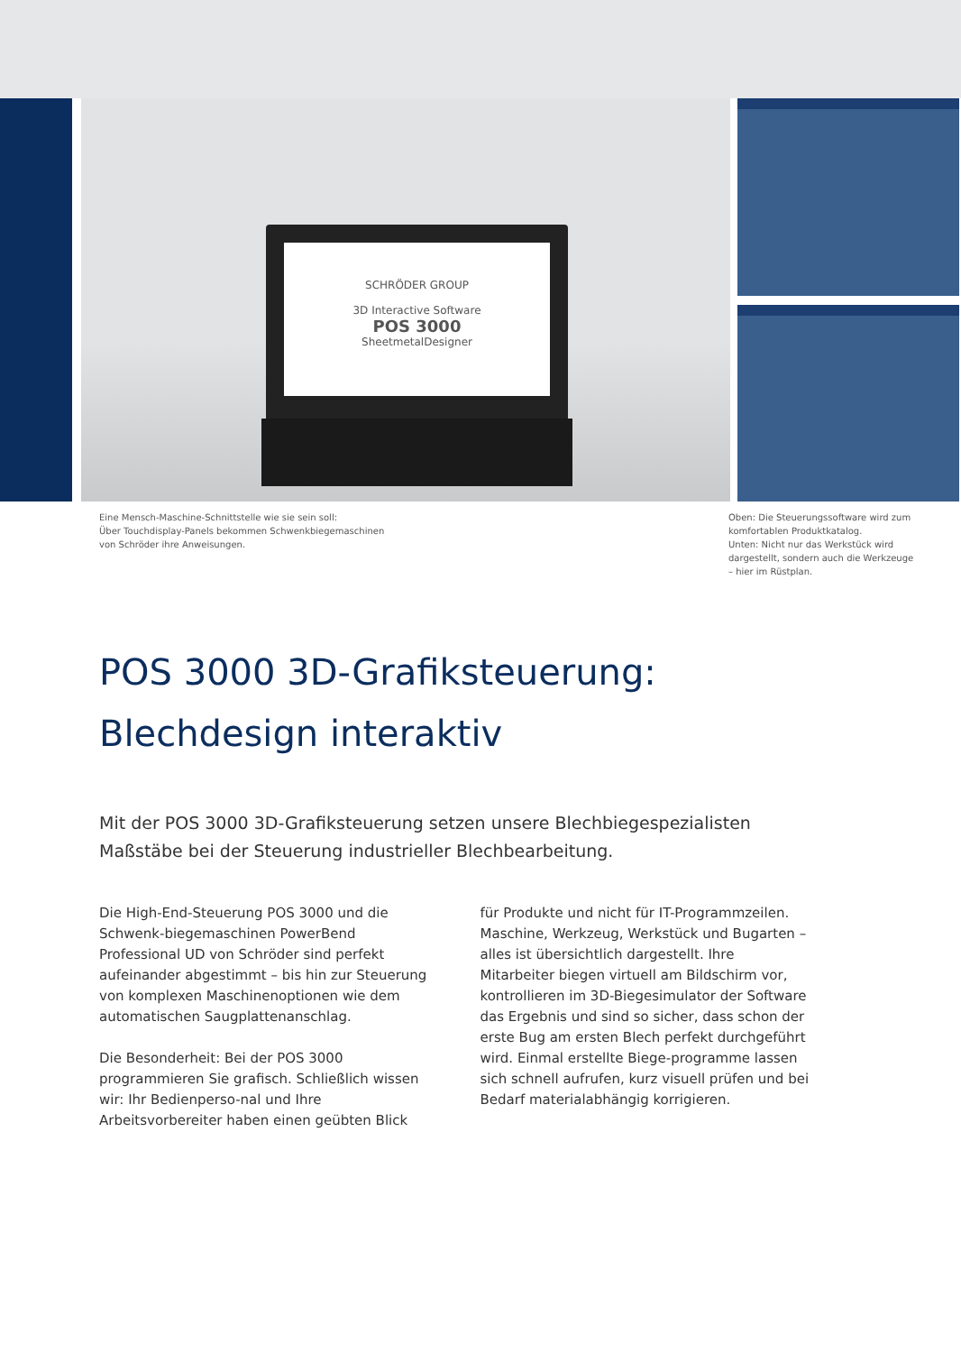SCHRÖDER GROUP
3D Interactive Software
POS 3000
SheetmetalDesigner
Eine Mensch-Maschine-Schnittstelle wie sie sein soll:
Über Touchdisplay-Panels bekommen Schwenkbiegemaschinen
von Schröder ihre Anweisungen.
Oben: Die Steuerungssoftware wird zum komfortablen Produktkatalog.
Unten: Nicht nur das Werkstück wird dargestellt, sondern auch die Werkzeuge – hier im Rüstplan.
POS 3000 3D-Grafiksteuerung:
Blechdesign interaktiv
Mit der POS 3000 3D-Grafiksteuerung setzen unsere Blechbiegespezialisten Maßstäbe bei der Steuerung industrieller Blechbearbeitung.
Die High-End-Steuerung POS 3000 und die Schwenk-biegemaschinen PowerBend Professional UD von Schröder sind perfekt aufeinander abgestimmt – bis hin zur Steuerung von komplexen Maschinenoptionen wie dem automatischen Saugplattenanschlag.
Die Besonderheit: Bei der POS 3000 programmieren Sie grafisch. Schließlich wissen wir: Ihr Bedienperso-nal und Ihre Arbeitsvorbereiter haben einen geübten Blick für Produkte und nicht für IT-Programmzeilen. Maschine, Werkzeug, Werkstück und Bugarten – alles ist übersichtlich dargestellt. Ihre Mitarbeiter biegen virtuell am Bildschirm vor, kontrollieren im 3D-Biegesimulator der Software das Ergebnis und sind so sicher, dass schon der erste Bug am ersten Blech perfekt durchgeführt wird. Einmal erstellte Biege-programme lassen sich schnell aufrufen, kurz visuell prüfen und bei Bedarf materialabhängig korrigieren.